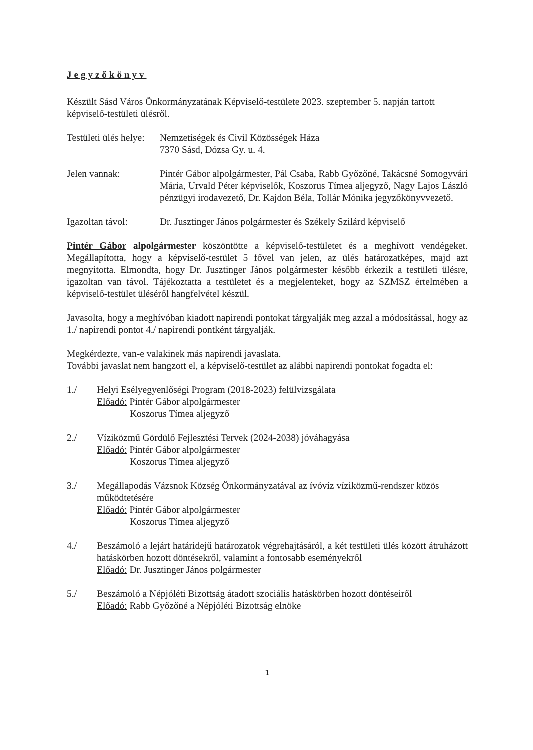Jegyzőkönyv
Készült Sásd Város Önkormányzatának Képviselő-testülete 2023. szeptember 5. napján tartott képviselő-testületi ülésről.
Testületi ülés helye:
Nemzetiségek és Civil Közösségek Háza
7370 Sásd, Dózsa Gy. u. 4.
Jelen vannak: Pintér Gábor alpolgármester, Pál Csaba, Rabb Győzőné, Takácsné Somogyvári Mária, Urvald Péter képviselők, Koszorus Tímea aljegyző, Nagy Lajos László pénzügyi irodavezető, Dr. Kajdon Béla, Tollár Mónika jegyzőkönyvvezető.
Igazoltan távol:
Dr. Jusztinger János polgármester és Székely Szilárd képviselő
Pintér Gábor alpolgármester köszöntötte a képviselő-testületet és a meghívott vendégeket. Megállapította, hogy a képviselő-testület 5 fővel van jelen, az ülés határozatképes, majd azt megnyitotta. Elmondta, hogy Dr. Jusztinger János polgármester később érkezik a testületi ülésre, igazoltan van távol. Tájékoztatta a testületet és a megjelenteket, hogy az SZMSZ értelmében a képviselő-testület üléséről hangfelvétel készül.
Javasolta, hogy a meghívóban kiadott napirendi pontokat tárgyalják meg azzal a módosítással, hogy az 1./ napirendi pontot 4./ napirendi pontként tárgyalják.
Megkérdezte, van-e valakinek más napirendi javaslata.
További javaslat nem hangzott el, a képviselő-testület az alábbi napirendi pontokat fogadta el:
1./ Helyi Esélyegyenlőségi Program (2018-2023) felülvizsgálata
Előadó: Pintér Gábor alpolgármester
Koszorus Tímea aljegyző
2./ Víziközmű Gördülő Fejlesztési Tervek (2024-2038) jóváhagyása
Előadó: Pintér Gábor alpolgármester
Koszorus Tímea aljegyző
3./ Megállapodás Vázsnok Község Önkormányzatával az ívóvíz víziközmű-rendszer közös működtetésére
Előadó: Pintér Gábor alpolgármester
Koszorus Tímea aljegyző
4./ Beszámoló a lejárt határidejű határozatok végrehajtásáról, a két testületi ülés között átruházott hatáskörben hozott döntésekről, valamint a fontosabb eseményekről
Előadó: Dr. Jusztinger János polgármester
5./ Beszámoló a Népjóléti Bizottság átadott szociális hatáskörben hozott döntéseiről
Előadó: Rabb Győzőné a Népjóléti Bizottság elnöke
1